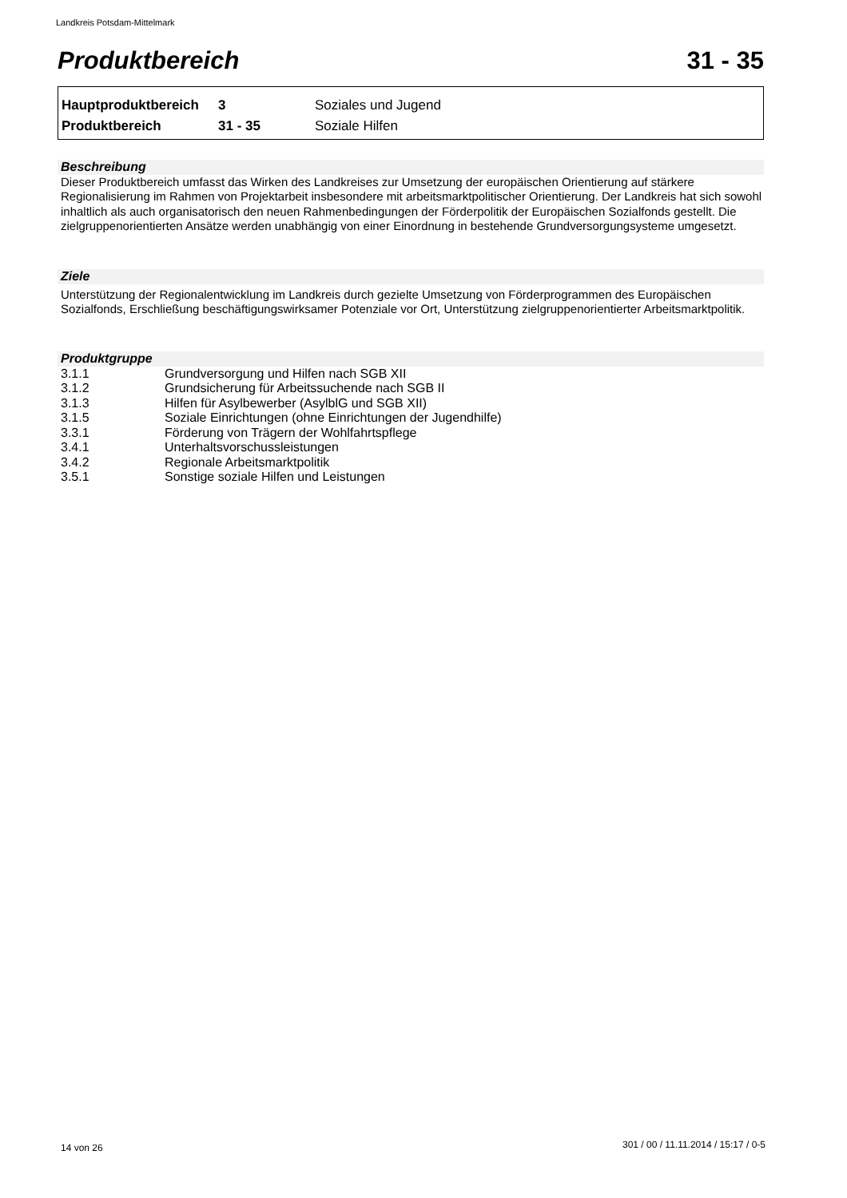Landkreis Potsdam-Mittelmark
Produktbereich 31 - 35
| Hauptproduktbereich | 3 | Soziales und Jugend |
| Produktbereich | 31 - 35 | Soziale Hilfen |
Beschreibung
Dieser Produktbereich umfasst das Wirken des Landkreises zur Umsetzung der europäischen Orientierung auf stärkere Regionalisierung im Rahmen von Projektarbeit insbesondere mit arbeitsmarktpolitischer Orientierung. Der Landkreis hat sich sowohl inhaltlich als auch organisatorisch den neuen Rahmenbedingungen der Förderpolitik der Europäischen Sozialfonds gestellt. Die zielgruppenorientierten Ansätze werden unabhängig von einer Einordnung in bestehende Grundversorgungsysteme umgesetzt.
Ziele
Unterstützung der Regionalentwicklung im Landkreis durch gezielte Umsetzung von Förderprogrammen des Europäischen Sozialfonds, Erschließung beschäftigungswirksamer Potenziale vor Ort, Unterstützung zielgruppenorientierter Arbeitsmarktpolitik.
Produktgruppe
| 3.1.1 | Grundversorgung und Hilfen nach SGB XII |
| 3.1.2 | Grundsicherung für Arbeitssuchende nach SGB II |
| 3.1.3 | Hilfen für Asylbewerber (AsylblG und SGB XII) |
| 3.1.5 | Soziale Einrichtungen (ohne Einrichtungen der Jugendhilfe) |
| 3.3.1 | Förderung von Trägern der Wohlfahrtspflege |
| 3.4.1 | Unterhaltsvorschussleistungen |
| 3.4.2 | Regionale Arbeitsmarktpolitik |
| 3.5.1 | Sonstige soziale Hilfen und Leistungen |
14 von 26
301 / 00 / 11.11.2014 / 15:17 / 0-5